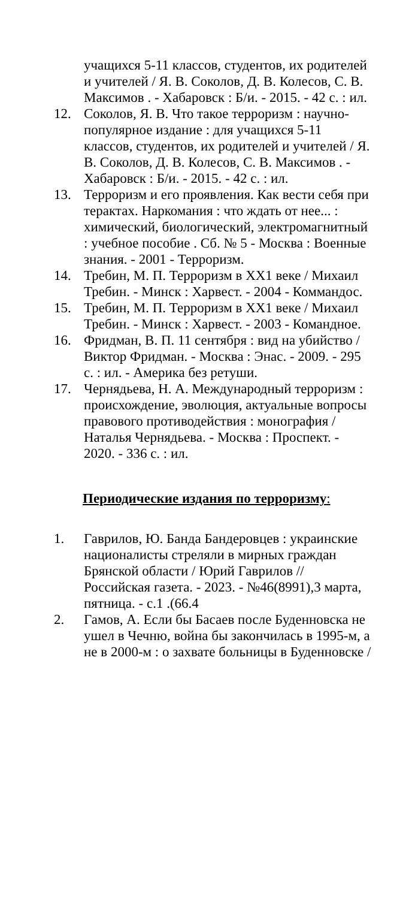учащихся 5-11 классов, студентов, их родителей и учителей / Я. В. Соколов, Д. В. Колесов, С. В. Максимов . - Хабаровск : Б/и. - 2015. - 42 с. : ил.
12. Соколов, Я. В. Что такое терроризм : научно-популярное издание : для учащихся 5-11 классов, студентов, их родителей и учителей / Я. В. Соколов, Д. В. Колесов, С. В. Максимов . - Хабаровск : Б/и. - 2015. - 42 с. : ил.
13. Терроризм и его проявления. Как вести себя при терактах. Наркомания : что ждать от нее... : химический, биологический, электромагнитный : учебное пособие . Сб. № 5 - Москва : Военные знания. - 2001 - Терроризм.
14. Требин, М. П. Терроризм в XX1 веке / Михаил Требин. - Минск : Харвест. - 2004 - Коммандос.
15. Требин, М. П. Терроризм в XX1 веке / Михаил Требин. - Минск : Харвест. - 2003 - Командное.
16. Фридман, В. П. 11 сентября : вид на убийство / Виктор Фридман. - Москва : Энас. - 2009. - 295 с. : ил. - Америка без ретуши.
17. Чернядьева, Н. А. Международный терроризм : происхождение, эволюция, актуальные вопросы правового противодействия : монография / Наталья Чернядьева. - Москва : Проспект. - 2020. - 336 с. : ил.
Периодические издания по терроризму:
1. Гаврилов, Ю. Банда Бандеровцев : украинские националисты стреляли в мирных граждан Брянской области / Юрий Гаврилов // Российская газета. - 2023. - №46(8991),3 марта, пятница. - с.1 .(66.4
2. Гамов, А. Если бы Басаев после Буденновска не ушел в Чечню, война бы закончилась в 1995-м, а не в 2000-м : о захвате больницы в Буденновске /